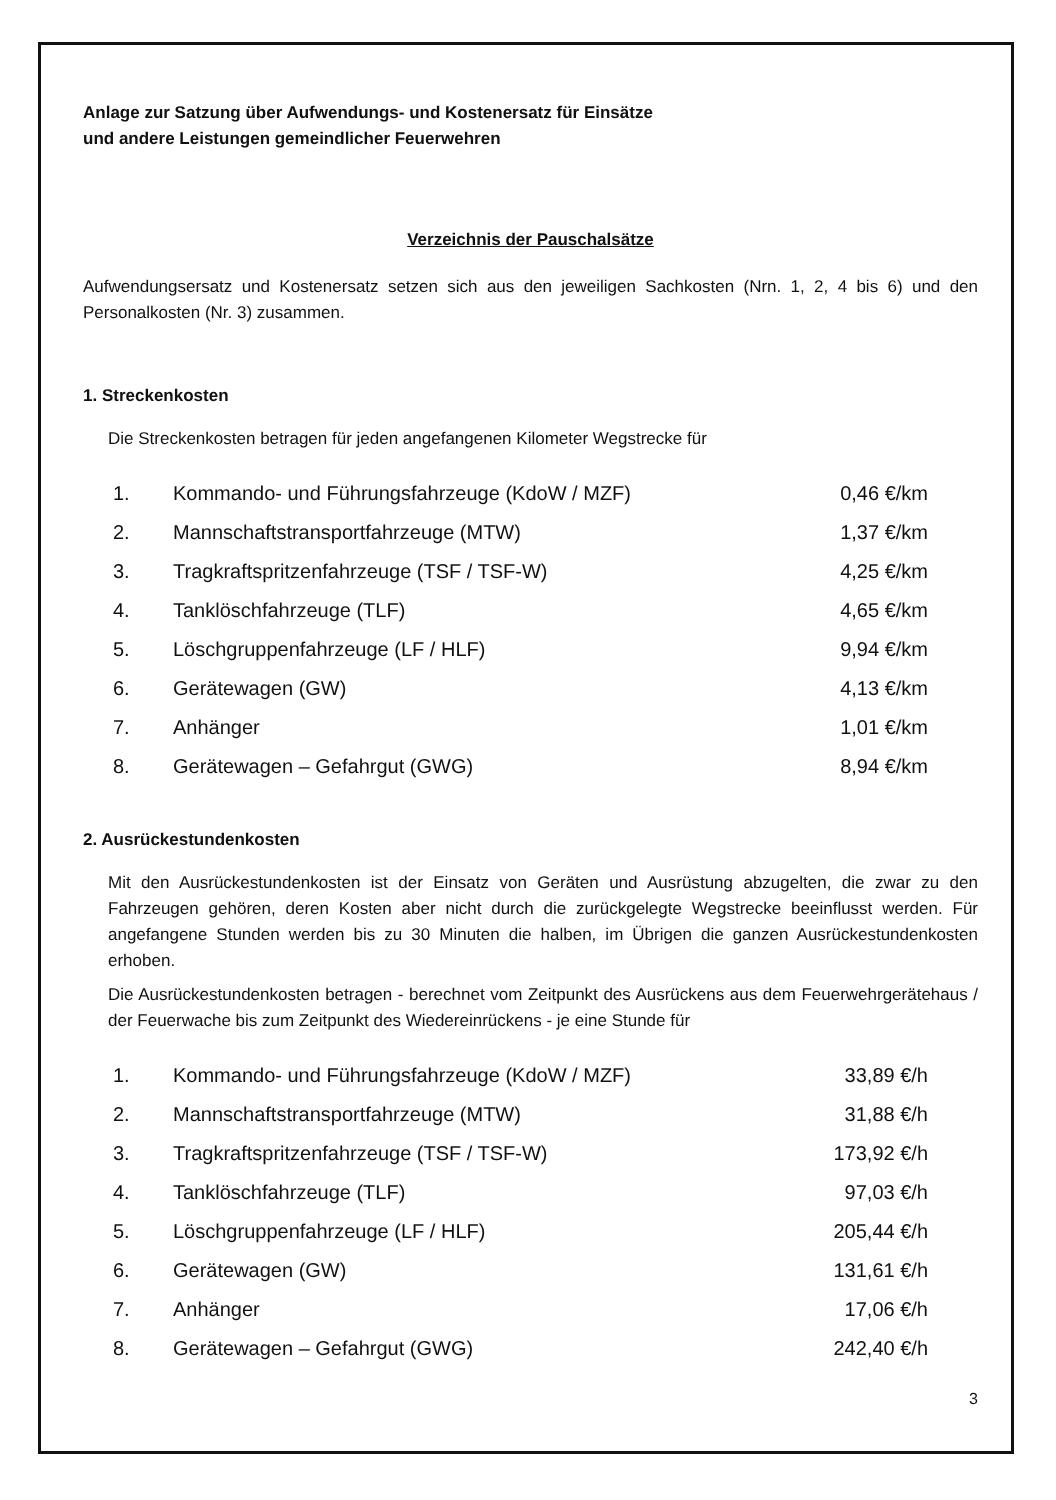Anlage zur Satzung über Aufwendungs- und Kostenersatz für Einsätze
und andere Leistungen gemeindlicher Feuerwehren
Verzeichnis der Pauschalsätze
Aufwendungsersatz und Kostenersatz setzen sich aus den jeweiligen Sachkosten (Nrn. 1, 2, 4 bis 6) und den Personalkosten (Nr. 3) zusammen.
1. Streckenkosten
Die Streckenkosten betragen für jeden angefangenen Kilometer Wegstrecke für
| 1. | Kommando- und Führungsfahrzeuge (KdoW / MZF) | 0,46 €/km |
| 2. | Mannschaftstransportfahrzeuge (MTW) | 1,37 €/km |
| 3. | Tragkraftspritzenfahrzeuge (TSF / TSF-W) | 4,25 €/km |
| 4. | Tanklöschfahrzeuge (TLF) | 4,65 €/km |
| 5. | Löschgruppenfahrzeuge (LF / HLF) | 9,94 €/km |
| 6. | Gerätewagen (GW) | 4,13 €/km |
| 7. | Anhänger | 1,01 €/km |
| 8. | Gerätewagen – Gefahrgut (GWG) | 8,94 €/km |
2. Ausrückestundenkosten
Mit den Ausrückestundenkosten ist der Einsatz von Geräten und Ausrüstung abzugelten, die zwar zu den Fahrzeugen gehören, deren Kosten aber nicht durch die zurückgelegte Wegstrecke beeinflusst werden. Für angefangene Stunden werden bis zu 30 Minuten die halben, im Übrigen die ganzen Ausrückestundenkosten erhoben.
Die Ausrückestundenkosten betragen - berechnet vom Zeitpunkt des Ausrückens aus dem Feuerwehrgerätehaus / der Feuerwache bis zum Zeitpunkt des Wiedereinrückens - je eine Stunde für
| 1. | Kommando- und Führungsfahrzeuge (KdoW / MZF) | 33,89 €/h |
| 2. | Mannschaftstransportfahrzeuge (MTW) | 31,88 €/h |
| 3. | Tragkraftspritzenfahrzeuge (TSF / TSF-W) | 173,92 €/h |
| 4. | Tanklöschfahrzeuge (TLF) | 97,03 €/h |
| 5. | Löschgruppenfahrzeuge (LF / HLF) | 205,44 €/h |
| 6. | Gerätewagen (GW) | 131,61 €/h |
| 7. | Anhänger | 17,06 €/h |
| 8. | Gerätewagen – Gefahrgut (GWG) | 242,40 €/h |
3